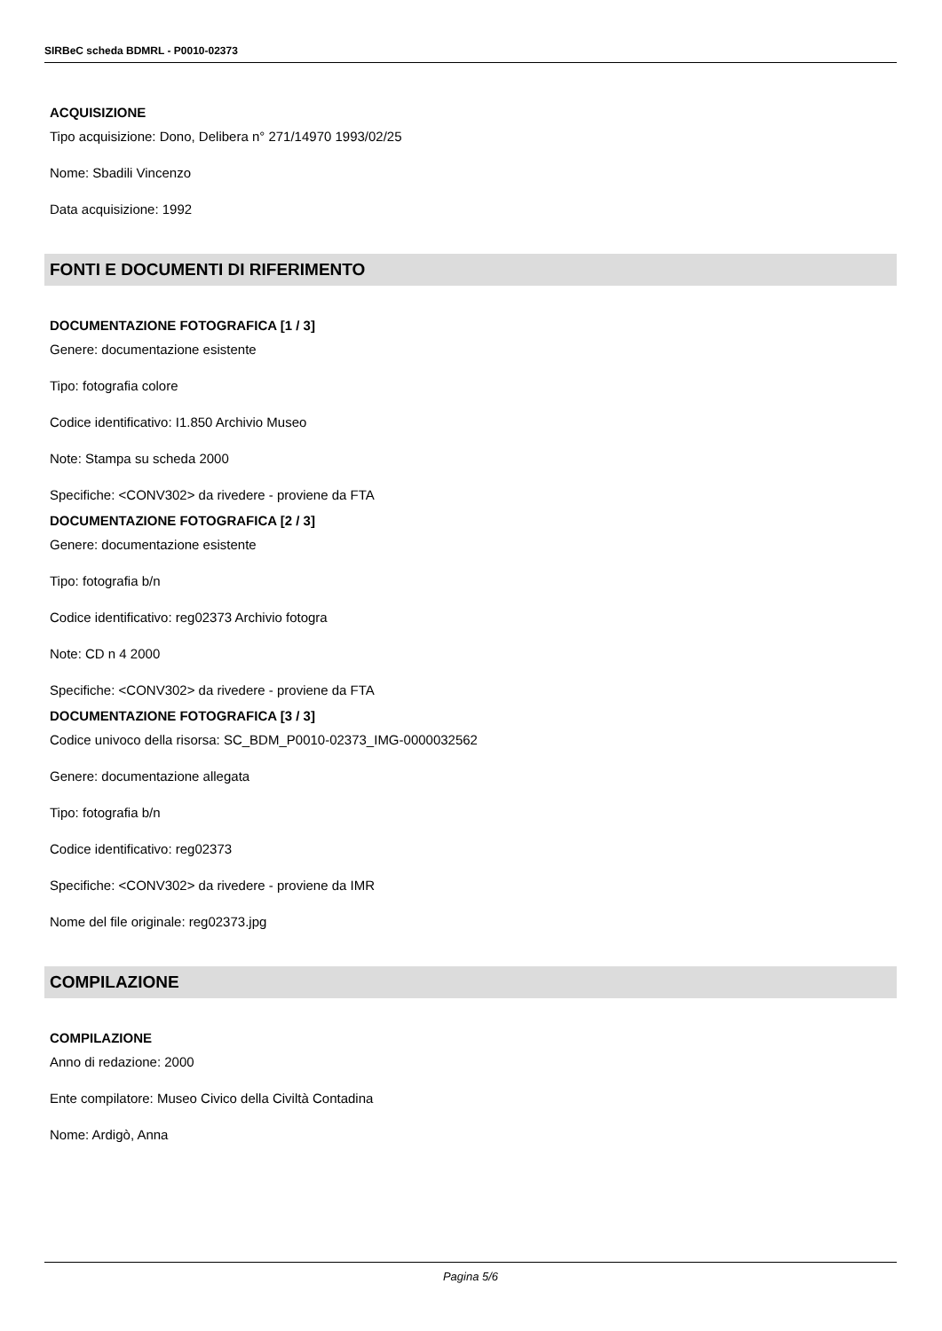SIRBeC scheda BDMRL - P0010-02373
ACQUISIZIONE
Tipo acquisizione: Dono, Delibera n° 271/14970 1993/02/25
Nome: Sbadili Vincenzo
Data acquisizione: 1992
FONTI E DOCUMENTI DI RIFERIMENTO
DOCUMENTAZIONE FOTOGRAFICA [1 / 3]
Genere: documentazione esistente
Tipo: fotografia colore
Codice identificativo: I1.850 Archivio Museo
Note: Stampa su scheda 2000
Specifiche: <CONV302> da rivedere - proviene da FTA
DOCUMENTAZIONE FOTOGRAFICA [2 / 3]
Genere: documentazione esistente
Tipo: fotografia b/n
Codice identificativo: reg02373 Archivio fotogra
Note: CD n 4 2000
Specifiche: <CONV302> da rivedere - proviene da FTA
DOCUMENTAZIONE FOTOGRAFICA [3 / 3]
Codice univoco della risorsa: SC_BDM_P0010-02373_IMG-0000032562
Genere: documentazione allegata
Tipo: fotografia b/n
Codice identificativo: reg02373
Specifiche: <CONV302> da rivedere - proviene da IMR
Nome del file originale: reg02373.jpg
COMPILAZIONE
COMPILAZIONE
Anno di redazione: 2000
Ente compilatore: Museo Civico della Civiltà Contadina
Nome: Ardigò, Anna
Pagina 5/6